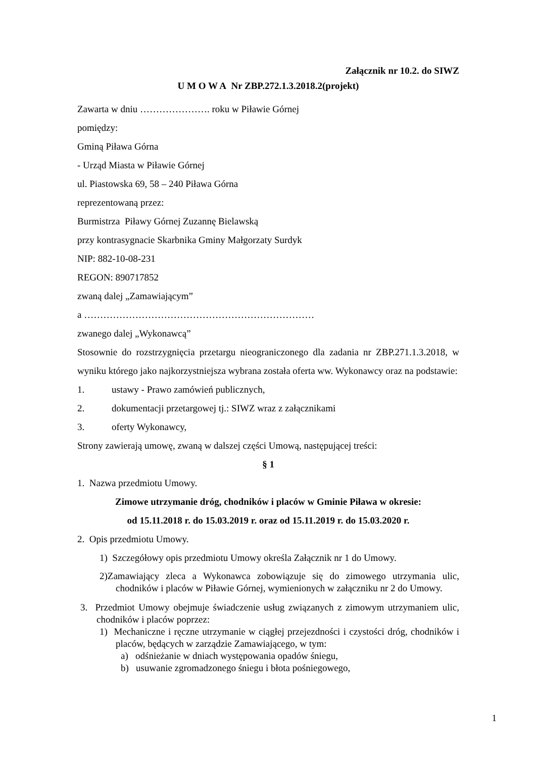Załącznik nr 10.2. do SIWZ
U M O W A Nr ZBP.272.1.3.2018.2(projekt)
Zawarta w dniu …………………. roku w Piławie Górnej
pomiędzy:
Gminą Piława Górna
- Urząd Miasta w Piławie Górnej
ul. Piastowska 69, 58 – 240 Piława Górna
reprezentowaną przez:
Burmistrza Piławy Górnej Zuzannę Bielawską
przy kontrasygnacie Skarbnika Gminy Małgorzaty Surdyk
NIP: 882-10-08-231
REGON: 890717852
zwaną dalej „Zamawiającym”
a ………………………………………………………………
zwanego dalej „Wykonawcą”
Stosownie do rozstrzygnięcia przetargu nieograniczonego dla zadania nr ZBP.271.1.3.2018, w wyniku którego jako najkorzystniejsza wybrana została oferta ww. Wykonawcy oraz na podstawie:
1. ustawy - Prawo zamówień publicznych,
2. dokumentacji przetargowej tj.: SIWZ wraz z załącznikami
3. oferty Wykonawcy,
Strony zawierają umowę, zwaną w dalszej części Umową, następującej treści:
§ 1
1. Nazwa przedmiotu Umowy.
Zimowe utrzymanie dróg, chodników i placów w Gminie Piława w okresie:
od 15.11.2018 r. do 15.03.2019 r. oraz od 15.11.2019 r. do 15.03.2020 r.
2. Opis przedmiotu Umowy.
1) Szczegółowy opis przedmiotu Umowy określa Załącznik nr 1 do Umowy.
2)Zamawiający zleca a Wykonawca zobowiązuje się do zimowego utrzymania ulic, chodników i placów w Piławie Górnej, wymienionych w załączniku nr 2 do Umowy.
3. Przedmiot Umowy obejmuje świadczenie usług związanych z zimowym utrzymaniem ulic, chodników i placów poprzez:
1) Mechaniczne i ręczne utrzymanie w ciągłej przejezdności i czystości dróg, chodników i placów, będących w zarządzie Zamawiającego, w tym:
a) odśnieżanie w dniach występowania opadów śniegu,
b) usuwanie zgromadzonego śniegu i błota pośniegowego,
1